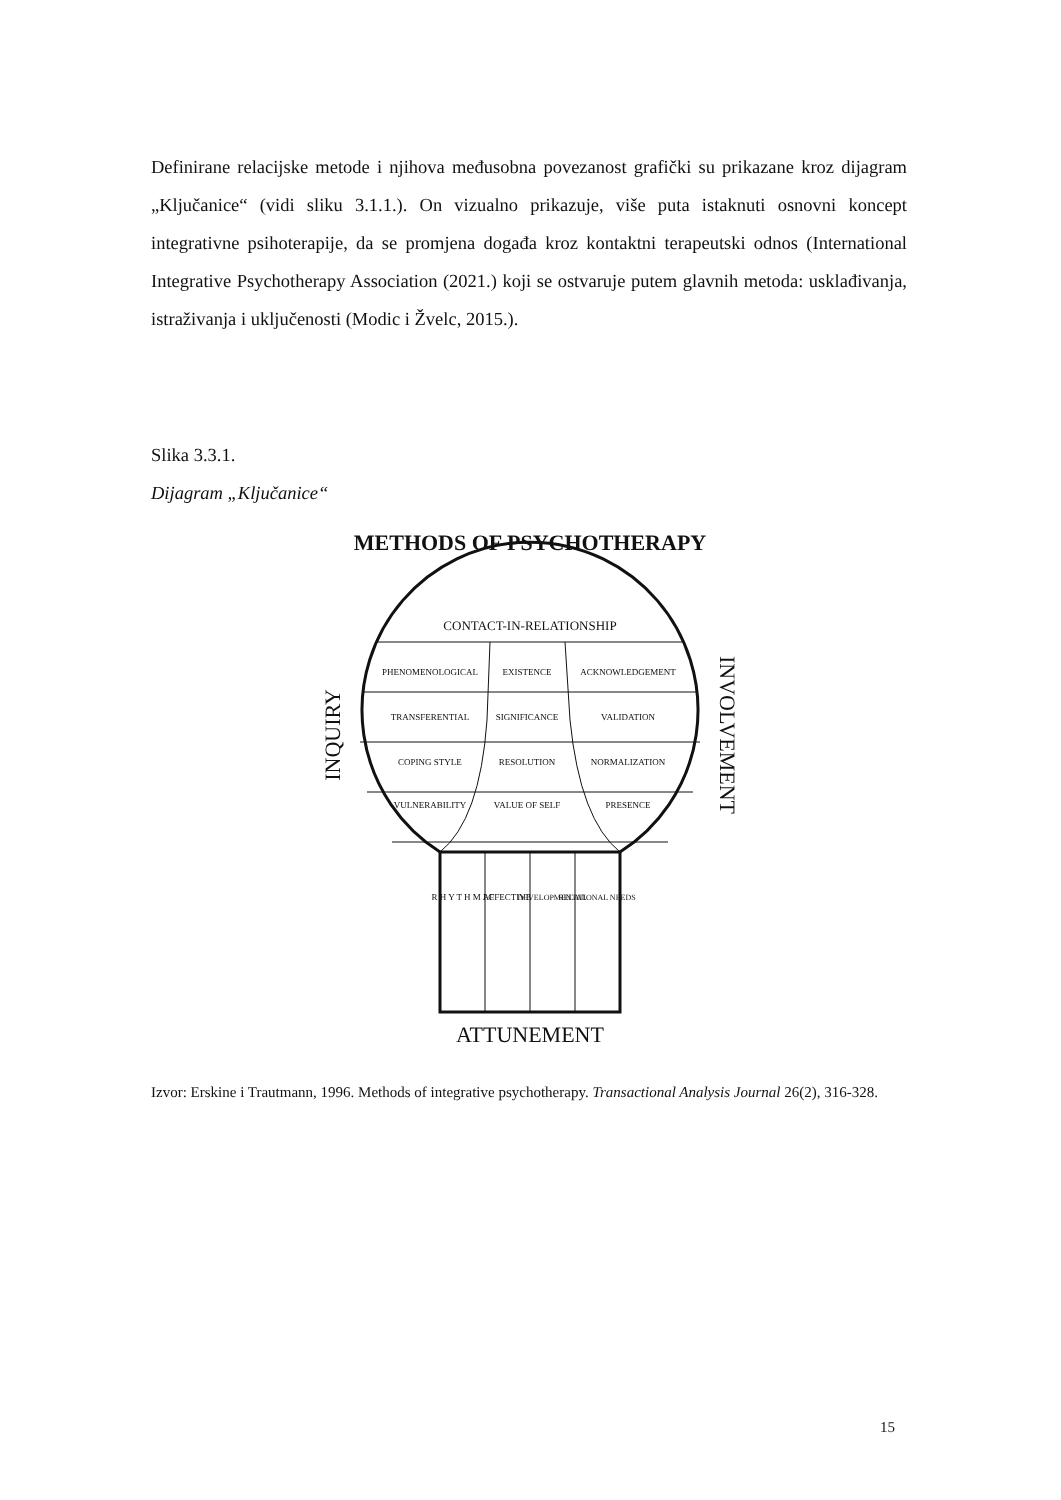Definirane relacijske metode i njihova međusobna povezanost grafički su prikazane kroz dijagram „Ključanice“ (vidi sliku 3.1.1.). On vizualno prikazuje, više puta istaknuti osnovni koncept integrativne psihoterapije, da se promjena događa kroz kontaktni terapeutski odnos (International Integrative Psychotherapy Association (2021.) koji se ostvaruje putem glavnih metoda: usklađivanja, istraživanja i uključenosti (Modic i Žvelc, 2015.).
Slika 3.3.1.
Dijagram „Ključanice“
METHODS OF PSYCHOTHERAPY
CONTACT-IN-RELATIONSHIP
PHENOMENOLOGICAL
EXISTENCE
ACKNOWLEDGEMENT
TRANSFERENTIAL
SIGNIFICANCE
VALIDATION
COPING STYLE
RESOLUTION
NORMALIZATION
VULNERABILITY
VALUE OF SELF
PRESENCE
INQUIRY
INVOLVEMENT
R H Y T H M I C
AFFECTIVE
DEVELOPMENTAL
RELATIONAL NEEDS
ATTUNEMENT
Izvor: Erskine i Trautmann, 1996. Methods of integrative psychotherapy. Transactional Analysis Journal 26(2), 316-328.
15